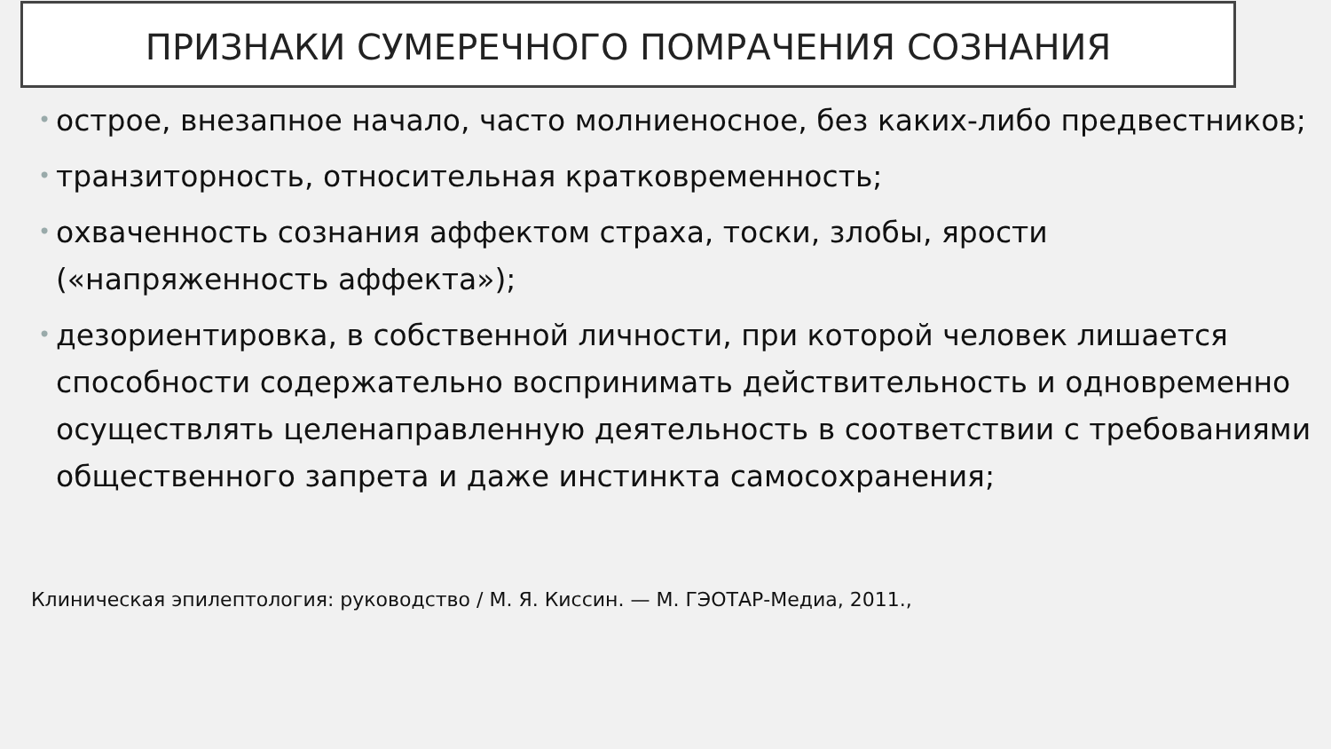ПРИЗНАКИ СУМЕРЕЧНОГО ПОМРАЧЕНИЯ СОЗНАНИЯ
• острое, внезапное начало, часто молниеносное, без каких-либо предвестников;
• транзиторность, относительная кратковременность;
• охваченность сознания аффектом страха, тоски, злобы, ярости («напряженность аффекта»);
• дезориентировка, в собственной личности, при которой человек лишается способности содержательно воспринимать действительность и одновременно осуществлять целенаправленную деятельность в соответствии с требованиями общественного запрета и даже инстинкта самосохранения;
Клиническая эпилептология: руководство / М. Я. Киссин. — М. ГЭОТАР-Медиа, 2011.,